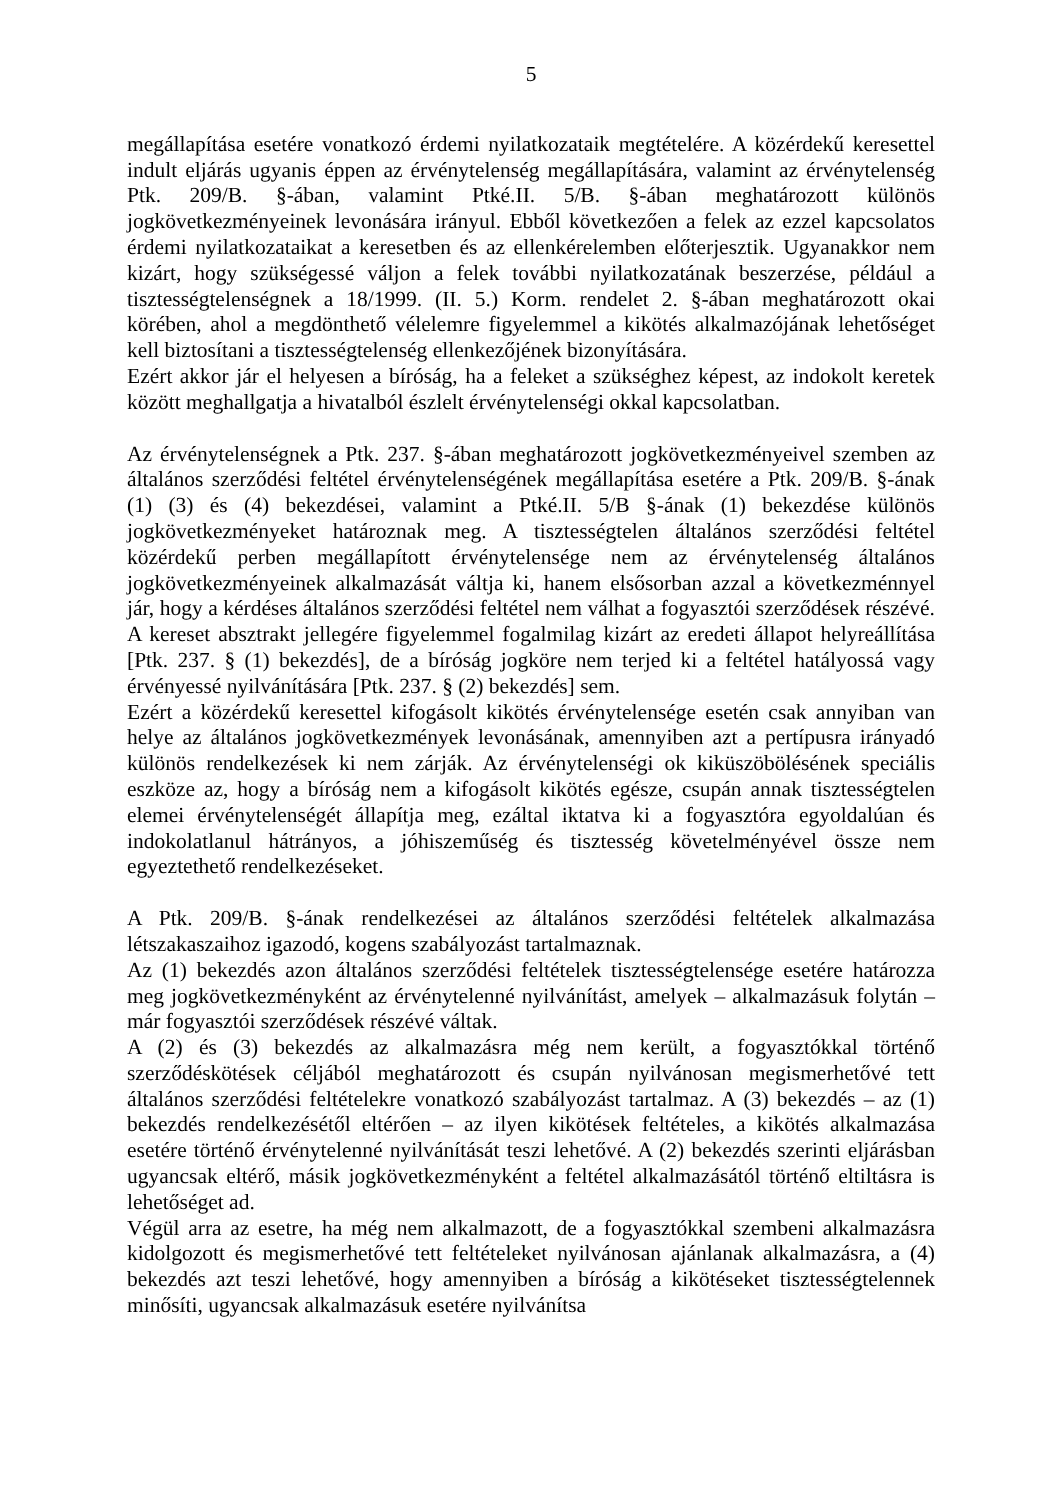5
megállapítása esetére vonatkozó érdemi nyilatkozataik megtételére. A közérdekű keresettel indult eljárás ugyanis éppen az érvénytelenség megállapítására, valamint az érvénytelenség Ptk. 209/B. §-ában, valamint Ptké.II. 5/B. §-ában meghatározott különös jogkövetkezményeinek levonására irányul. Ebből következően a felek az ezzel kapcsolatos érdemi nyilatkozataikat a keresetben és az ellenkérelemben előterjesztik. Ugyanakkor nem kizárt, hogy szükségessé váljon a felek további nyilatkozatának beszerzése, például a tisztességtelenségnek a 18/1999. (II. 5.) Korm. rendelet 2. §-ában meghatározott okai körében, ahol a megdönthető vélelemre figyelemmel a kikötés alkalmazójának lehetőséget kell biztosítani a tisztességtelenség ellenkezőjének bizonyítására.
Ezért akkor jár el helyesen a bíróság, ha a feleket a szükséghez képest, az indokolt keretek között meghallgatja a hivatalból észlelt érvénytelenségi okkal kapcsolatban.
Az érvénytelenségnek a Ptk. 237. §-ában meghatározott jogkövetkezményeivel szemben az általános szerződési feltétel érvénytelenségének megállapítása esetére a Ptk. 209/B. §-ának (1) (3) és (4) bekezdései, valamint a Ptké.II. 5/B §-ának (1) bekezdése különös jogkövetkezményeket határoznak meg. A tisztességtelen általános szerződési feltétel közérdekű perben megállapított érvénytelensége nem az érvénytelenség általános jogkövetkezményeinek alkalmazását váltja ki, hanem elsősorban azzal a következménnyel jár, hogy a kérdéses általános szerződési feltétel nem válhat a fogyasztói szerződések részévé. A kereset absztrakt jellegére figyelemmel fogalmilag kizárt az eredeti állapot helyreállítása [Ptk. 237. § (1) bekezdés], de a bíróság jogköre nem terjed ki a feltétel hatályossá vagy érvényessé nyilvánítására [Ptk. 237. § (2) bekezdés] sem.
Ezért a közérdekű keresettel kifogásolt kikötés érvénytelensége esetén csak annyiban van helye az általános jogkövetkezmények levonásának, amennyiben azt a pertípusra irányadó különös rendelkezések ki nem zárják. Az érvénytelenségi ok kiküszöbölésének speciális eszköze az, hogy a bíróság nem a kifogásolt kikötés egésze, csupán annak tisztességtelen elemei érvénytelenségét állapítja meg, ezáltal iktatva ki a fogyasztóra egyoldalúan és indokolatlanul hátrányos, a jóhiszeműség és tisztesség követelményével össze nem egyeztethető rendelkezéseket.
A Ptk. 209/B. §-ának rendelkezései az általános szerződési feltételek alkalmazása létszakaszaihoz igazodó, kogens szabályozást tartalmaznak.
Az (1) bekezdés azon általános szerződési feltételek tisztességtelensége esetére határozza meg jogkövetkezményként az érvénytelenné nyilvánítást, amelyek – alkalmazásuk folytán – már fogyasztói szerződések részévé váltak.
A (2) és (3) bekezdés az alkalmazásra még nem került, a fogyasztókkal történő szerződéskötések céljából meghatározott és csupán nyilvánosan megismerhetővé tett általános szerződési feltételekre vonatkozó szabályozást tartalmaz. A (3) bekezdés – az (1) bekezdés rendelkezésétől eltérően – az ilyen kikötések feltételes, a kikötés alkalmazása esetére történő érvénytelenné nyilvánítását teszi lehetővé. A (2) bekezdés szerinti eljárásban ugyancsak eltérő, másik jogkövetkezményként a feltétel alkalmazásától történő eltiltásra is lehetőséget ad.
Végül arra az esetre, ha még nem alkalmazott, de a fogyasztókkal szembeni alkalmazásra kidolgozott és megismerhetővé tett feltételeket nyilvánosan ajánlanak alkalmazásra, a (4) bekezdés azt teszi lehetővé, hogy amennyiben a bíróság a kikötéseket tisztességtelennek minősíti, ugyancsak alkalmazásuk esetére nyilvánítsa